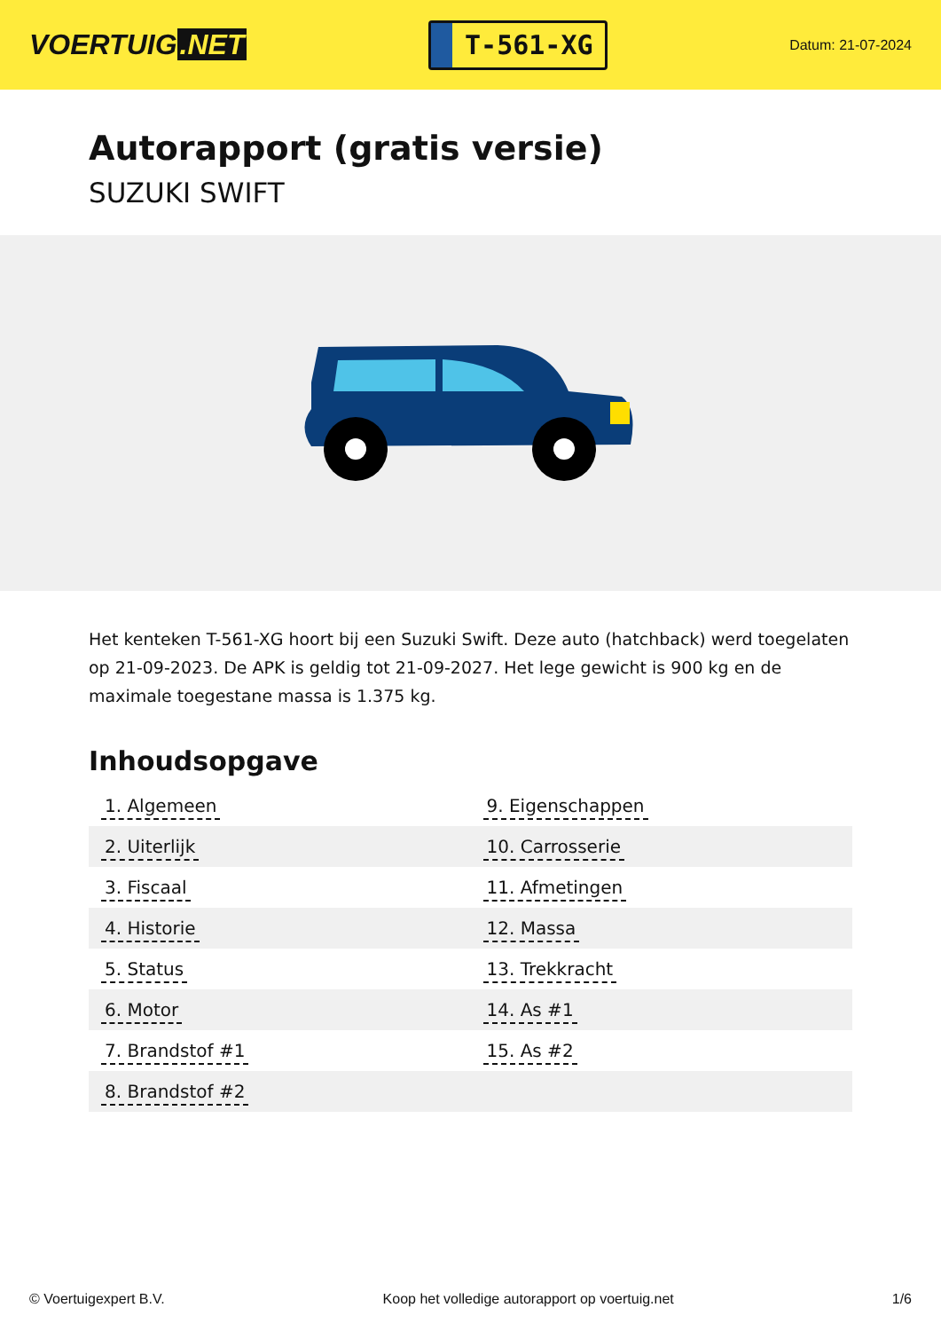VOERTUIG.NET
T-561-XG
Datum: 21-07-2024
Autorapport (gratis versie)
SUZUKI SWIFT
Het kenteken T-561-XG hoort bij een Suzuki Swift. Deze auto (hatchback) werd toegelaten op 21-09-2023. De APK is geldig tot 21-09-2027. Het lege gewicht is 900 kg en de maximale toegestane massa is 1.375 kg.
Inhoudsopgave
| 1. Algemeen | 9. Eigenschappen |
| 2. Uiterlijk | 10. Carrosserie |
| 3. Fiscaal | 11. Afmetingen |
| 4. Historie | 12. Massa |
| 5. Status | 13. Trekkracht |
| 6. Motor | 14. As #1 |
| 7. Brandstof #1 | 15. As #2 |
| 8. Brandstof #2 | |
© Voertuigexpert B.V. Koop het volledige autorapport op voertuig.net 1/6